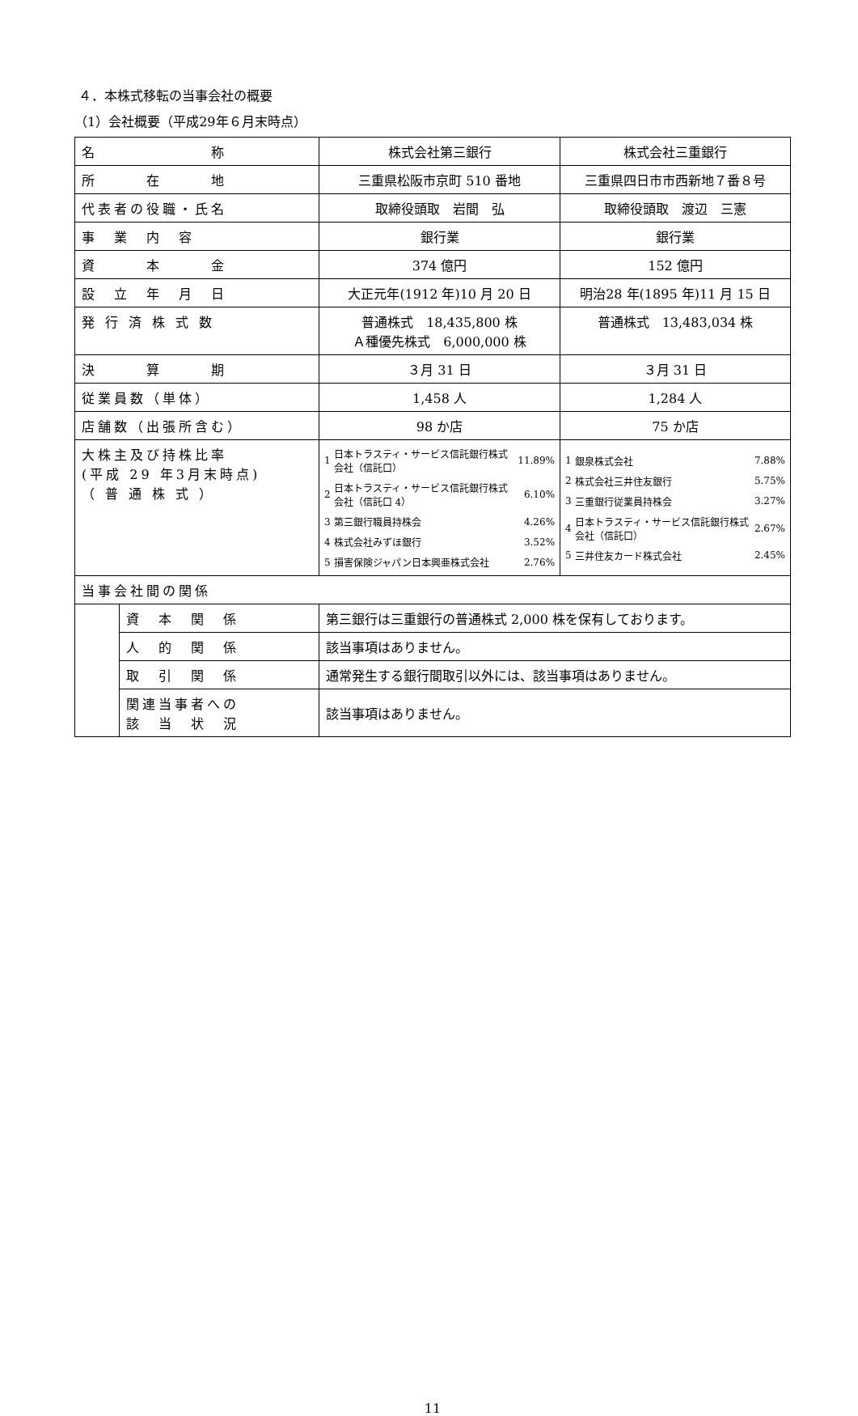４．本株式移転の当事会社の概要
（1）会社概要（平成29年６月末時点）
| 名 称 | | 株式会社第三銀行 | 株式会社三重銀行 |
| 所 在 地 | | 三重県松阪市京町 510 番地 | 三重県四日市市西新地７番８号 |
| 代表者の役職・氏名 | | 取締役頭取 岩間 弘 | 取締役頭取 渡辺 三憲 |
| 事 業 内 容 | | 銀行業 | 銀行業 |
| 資 本 金 | | 374 億円 | 152 億円 |
| 設 立 年 月 日 | | 大正元年(1912 年)10 月 20 日 | 明治28 年(1895 年)11 月 15 日 |
| 発 行 済 株 式 数 | | 普通株式 18,435,800 株 Ａ種優先株式 6,000,000 株 | 普通株式 13,483,034 株 |
| 決 算 期 | | ３月 31 日 | ３月 31 日 |
| 従業員数（単体） | | 1,458 人 | 1,284 人 |
| 店舗数（出張所含む） | | 98 か店 | 75 か店 |
| 大株主及び持株比率 (平成 29 年3月末時点) （ 普 通 株 式 ） | | / 1 / 日本トラスティ・サービス信託銀行株式会社（信託口） / 11.89% / / 2 / 日本トラスティ・サービス信託銀行株式会社（信託口 4） / 6.10% / / 3 / 第三銀行職員持株会 / 4.26% / / 4 / 株式会社みずほ銀行 / 3.52% / / 5 / 損害保険ジャパン日本興亜株式会社 / 2.76% / | / 1 / 銀泉株式会社 / 7.88% / / 2 / 株式会社三井住友銀行 / 5.75% / / 3 / 三重銀行従業員持株会 / 3.27% / / 4 / 日本トラスティ・サービス信託銀行株式会社（信託口） / 2.67% / / 5 / 三井住友カード株式会社 / 2.45% / |
| 当事会社間の関係 | | | |
| | 資 本 関 係 | 第三銀行は三重銀行の普通株式 2,000 株を保有しております。 | |
| | 人 的 関 係 | 該当事項はありません。 | |
| | 取 引 関 係 | 通常発生する銀行間取引以外には、該当事項はありません。 | |
| | 関連当事者への 該 当 状 況 | 該当事項はありません。 | |
11